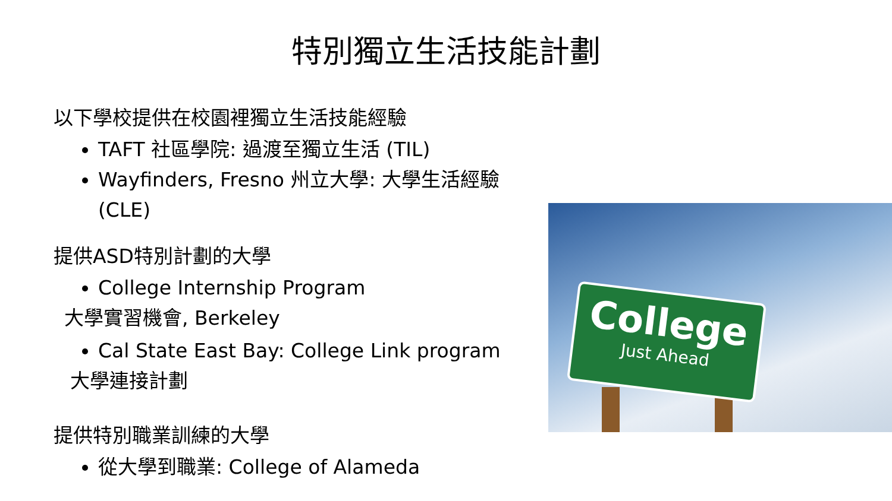特別獨立生活技能計劃
以下學校提供在校園裡獨立生活技能經驗
TAFT 社區學院: 過渡至獨立生活 (TIL)
Wayfinders, Fresno 州立大學: 大學生活經驗 (CLE)
提供ASD特別計劃的大學
College Internship Program
大學實習機會, Berkeley
Cal State East Bay: College Link program
大學連接計劃
提供特別職業訓練的大學
從大學到職業: College of Alameda
College
Just Ahead